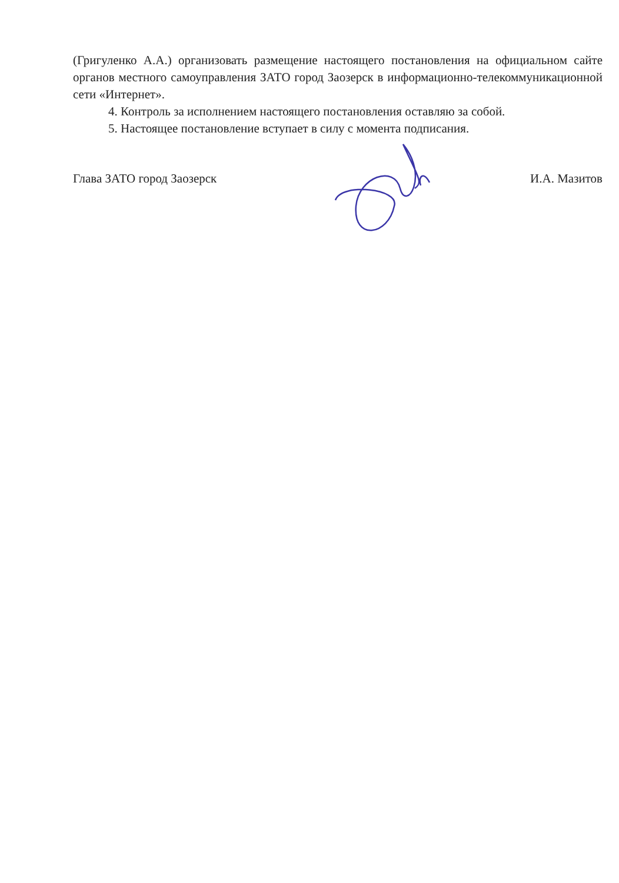(Григуленко А.А.) организовать размещение настоящего постановления на официальном сайте органов местного самоуправления ЗАТО город Заозерск в информационно-телекоммуникационной сети «Интернет».
4. Контроль за исполнением настоящего постановления оставляю за собой.
5. Настоящее постановление вступает в силу с момента подписания.
Глава ЗАТО город Заозерск И.А. Мазитов